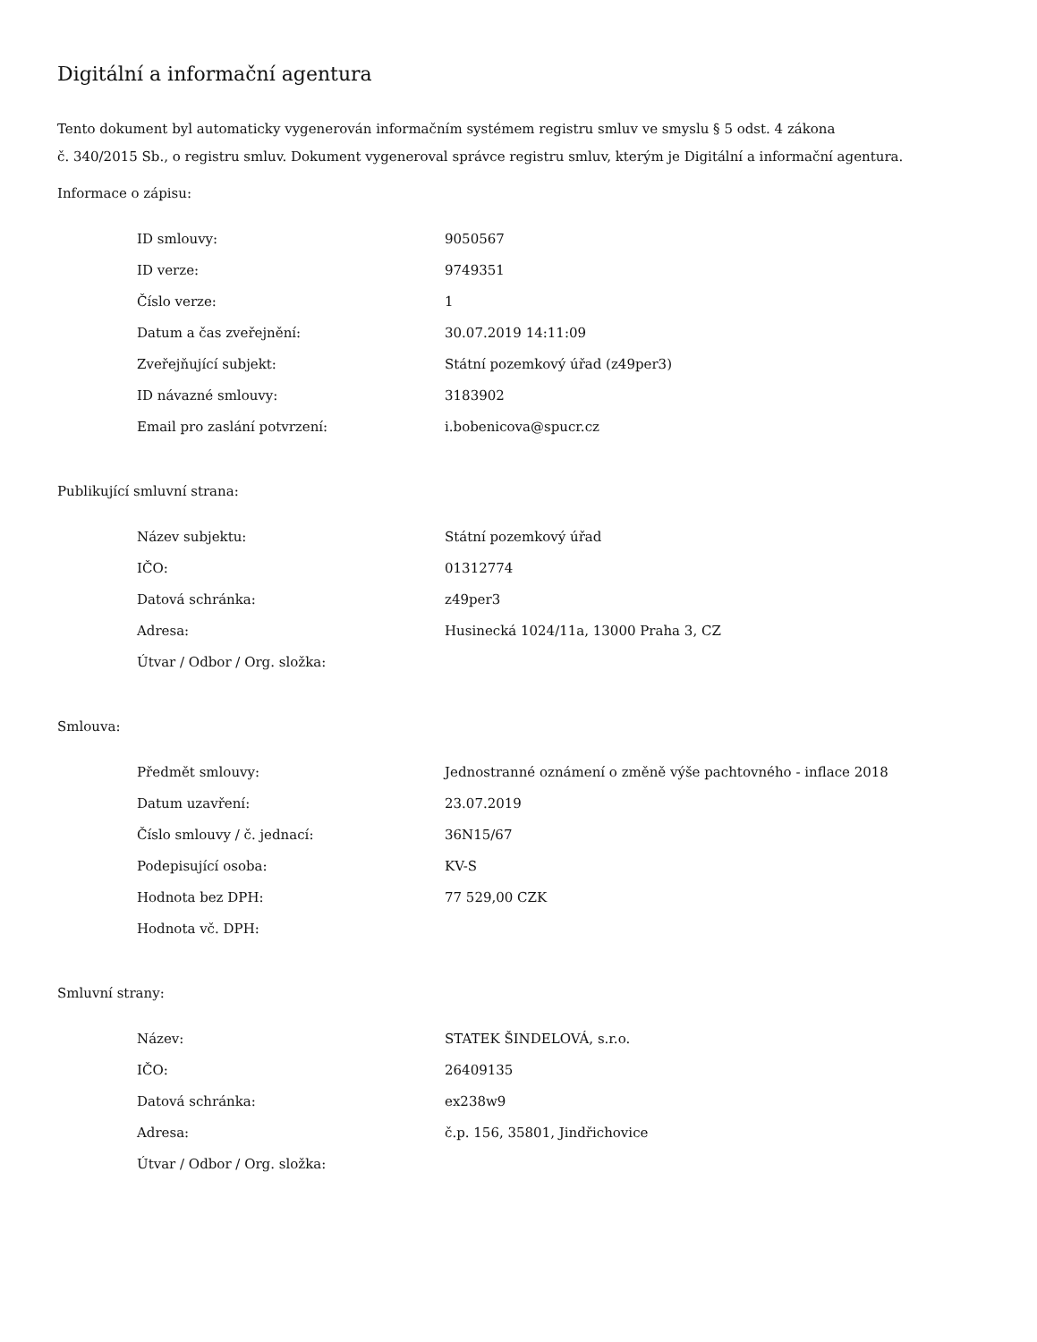Digitální a informační agentura
Tento dokument byl automaticky vygenerován informačním systémem registru smluv ve smyslu § 5 odst. 4 zákona
č. 340/2015 Sb., o registru smluv. Dokument vygeneroval správce registru smluv, kterým je Digitální a informační agentura.
Informace o zápisu:
| ID smlouvy: | 9050567 |
| ID verze: | 9749351 |
| Číslo verze: | 1 |
| Datum a čas zveřejnění: | 30.07.2019 14:11:09 |
| Zveřejňující subjekt: | Státní pozemkový úřad (z49per3) |
| ID návazné smlouvy: | 3183902 |
| Email pro zaslání potvrzení: | i.bobenicova@spucr.cz |
Publikující smluvní strana:
| Název subjektu: | Státní pozemkový úřad |
| IČO: | 01312774 |
| Datová schránka: | z49per3 |
| Adresa: | Husinecká 1024/11a, 13000 Praha 3, CZ |
| Útvar / Odbor / Org. složka: | |
Smlouva:
| Předmět smlouvy: | Jednostranné oznámení o změně výše pachtovného - inflace 2018 |
| Datum uzavření: | 23.07.2019 |
| Číslo smlouvy / č. jednací: | 36N15/67 |
| Podepisující osoba: | KV-S |
| Hodnota bez DPH: | 77 529,00 CZK |
| Hodnota vč. DPH: | |
Smluvní strany:
| Název: | STATEK ŠINDELOVÁ, s.r.o. |
| IČO: | 26409135 |
| Datová schránka: | ex238w9 |
| Adresa: | č.p. 156, 35801, Jindřichovice |
| Útvar / Odbor / Org. složka: | |